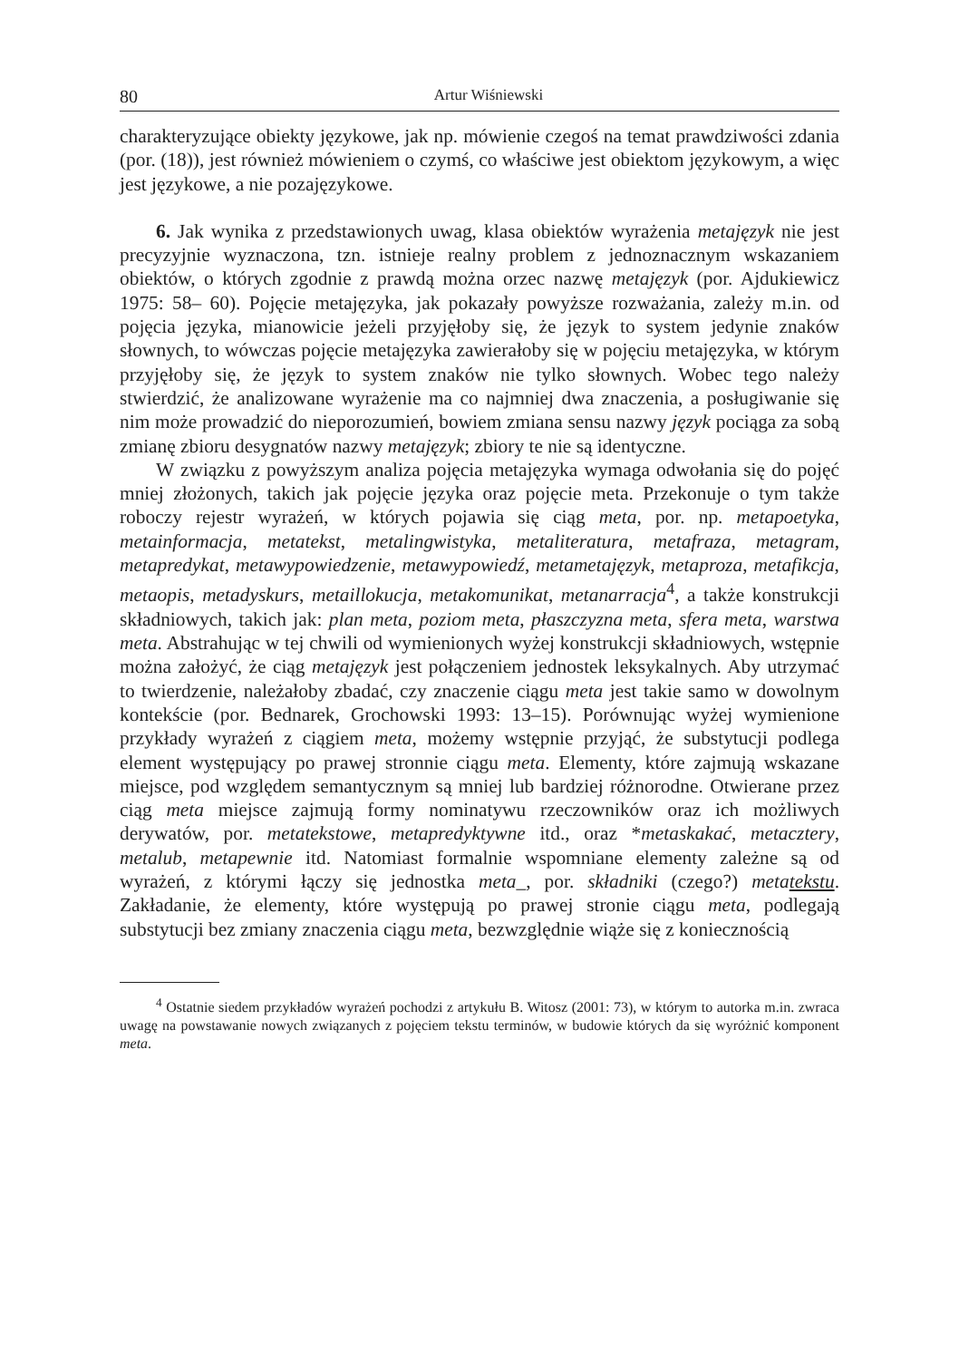80 Artur Wiśniewski
charakteryzujące obiekty językowe, jak np. mówienie czegoś na temat prawdziwości zdania (por. (18)), jest również mówieniem o czymś, co właściwe jest obiektom językowym, a więc jest językowe, a nie pozajęzykowe.
6. Jak wynika z przedstawionych uwag, klasa obiektów wyrażenia metajęzyk nie jest precyzyjnie wyznaczona, tzn. istnieje realny problem z jednoznacznym wskazaniem obiektów, o których zgodnie z prawdą można orzec nazwę metajęzyk (por. Ajdukiewicz 1975: 58– 60). Pojęcie metajęzyka, jak pokazały powyższe rozważania, zależy m.in. od pojęcia języka, mianowicie jeżeli przyjęłoby się, że język to system jedynie znaków słownych, to wówczas pojęcie metajęzyka zawierałoby się w pojęciu metajęzyka, w którym przyjęłoby się, że język to system znaków nie tylko słownych. Wobec tego należy stwierdzić, że analizowane wyrażenie ma co najmniej dwa znaczenia, a posługiwanie się nim może prowadzić do nieporozumień, bowiem zmiana sensu nazwy język pociąga za sobą zmianę zbioru desygnatów nazwy metajęzyk; zbiory te nie są identyczne.
W związku z powyższym analiza pojęcia metajęzyka wymaga odwołania się do pojęć mniej złożonych, takich jak pojęcie języka oraz pojęcie meta. Przekonuje o tym także roboczy rejestr wyrażeń, w których pojawia się ciąg meta, por. np. metapoetyka, metainformacja, metatekst, metalingwistyka, metaliteratura, metafraza, metagram, metapredykat, metawypowiedzenie, metawypowiedź, metametajęzyk, metaproza, metafikcja, metaopis, metadyskurs, metaillokucja, metakomunikat, metanarracja<sup>4</sup>, a także konstrukcji składniowych, takich jak: plan meta, poziom meta, płaszczyzna meta, sfera meta, warstwa meta. Abstrahując w tej chwili od wymienionych wyżej konstrukcji składniowych, wstępnie można założyć, że ciąg metajęzyk jest połączeniem jednostek leksykalnych. Aby utrzymać to twierdzenie, należałoby zbadać, czy znaczenie ciągu meta jest takie samo w dowolnym kontekście (por. Bednarek, Grochowski 1993: 13–15). Porównując wyżej wymienione przykłady wyrażeń z ciągiem meta, możemy wstępnie przyjąć, że substytucji podlega element występujący po prawej stronnie ciągu meta. Elementy, które zajmują wskazane miejsce, pod względem semantycznym są mniej lub bardziej różnorodne. Otwierane przez ciąg meta miejsce zajmują formy nominatywu rzeczowników oraz ich możliwych derywatów, por. metatekstowe, metapredyktywne itd., oraz *metaskakać, metacztery, metalub, metapewnie itd. Natomiast formalnie wspomniane elementy zależne są od wyrażeń, z którymi łączy się jednostka meta_, por. składniki (czego?) metatekstu. Zakładanie, że elementy, które występują po prawej stronie ciągu meta, podlegają substytucji bez zmiany znaczenia ciągu meta, bezwzględnie wiąże się z koniecznością
<sup>4</sup> Ostatnie siedem przykładów wyrażeń pochodzi z artykułu B. Witosz (2001: 73), w którym to autorka m.in. zwraca uwagę na powstawanie nowych związanych z pojęciem tekstu terminów, w budowie których da się wyróżnić komponent meta.